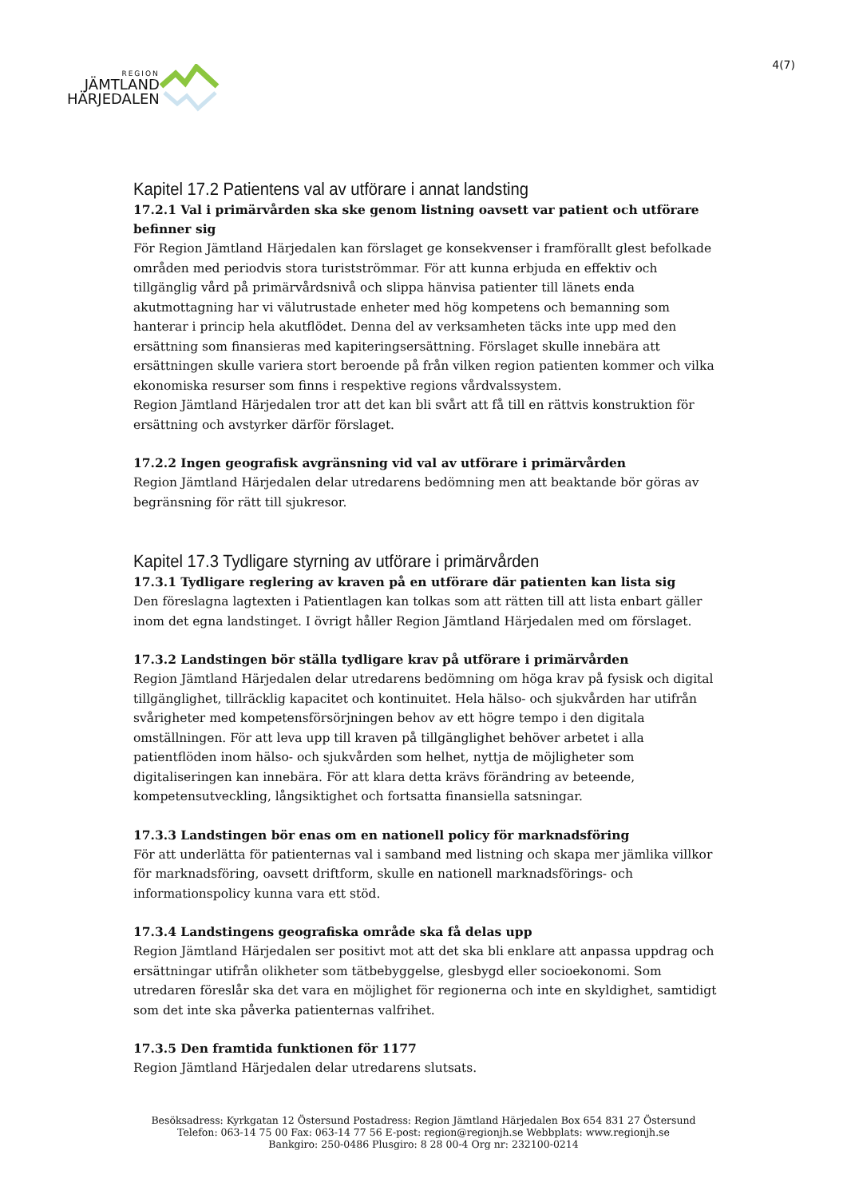REGION
JÄMTLAND
HÄRJEDALEN
4(7)
Kapitel 17.2 Patientens val av utförare i annat landsting
17.2.1 Val i primärvården ska ske genom listning oavsett var patient och utförare befinner sig
För Region Jämtland Härjedalen kan förslaget ge konsekvenser i framförallt glest befolkade områden med periodvis stora turistströmmar. För att kunna erbjuda en effektiv och tillgänglig vård på primärvårdsnivå och slippa hänvisa patienter till länets enda akutmottagning har vi välutrustade enheter med hög kompetens och bemanning som hanterar i princip hela akutflödet. Denna del av verksamheten täcks inte upp med den ersättning som finansieras med kapiteringsersättning. Förslaget skulle innebära att ersättningen skulle variera stort beroende på från vilken region patienten kommer och vilka ekonomiska resurser som finns i respektive regions vårdvalssystem.
Region Jämtland Härjedalen tror att det kan bli svårt att få till en rättvis konstruktion för ersättning och avstyrker därför förslaget.
17.2.2 Ingen geografisk avgränsning vid val av utförare i primärvården
Region Jämtland Härjedalen delar utredarens bedömning men att beaktande bör göras av begränsning för rätt till sjukresor.
Kapitel 17.3 Tydligare styrning av utförare i primärvården
17.3.1 Tydligare reglering av kraven på en utförare där patienten kan lista sig
Den föreslagna lagtexten i Patientlagen kan tolkas som att rätten till att lista enbart gäller inom det egna landstinget. I övrigt håller Region Jämtland Härjedalen med om förslaget.
17.3.2 Landstingen bör ställa tydligare krav på utförare i primärvården
Region Jämtland Härjedalen delar utredarens bedömning om höga krav på fysisk och digital tillgänglighet, tillräcklig kapacitet och kontinuitet. Hela hälso- och sjukvården har utifrån svårigheter med kompetensförsörjningen behov av ett högre tempo i den digitala omställningen. För att leva upp till kraven på tillgänglighet behöver arbetet i alla patientflöden inom hälso- och sjukvården som helhet, nyttja de möjligheter som digitaliseringen kan innebära. För att klara detta krävs förändring av beteende, kompetensutveckling, långsiktighet och fortsatta finansiella satsningar.
17.3.3 Landstingen bör enas om en nationell policy för marknadsföring
För att underlätta för patienternas val i samband med listning och skapa mer jämlika villkor för marknadsföring, oavsett driftform, skulle en nationell marknadsförings- och informationspolicy kunna vara ett stöd.
17.3.4 Landstingens geografiska område ska få delas upp
Region Jämtland Härjedalen ser positivt mot att det ska bli enklare att anpassa uppdrag och ersättningar utifrån olikheter som tätbebyggelse, glesbygd eller socioekonomi. Som utredaren föreslår ska det vara en möjlighet för regionerna och inte en skyldighet, samtidigt som det inte ska påverka patienternas valfrihet.
17.3.5 Den framtida funktionen för 1177
Region Jämtland Härjedalen delar utredarens slutsats.
Besöksadress: Kyrkgatan 12 Östersund Postadress: Region Jämtland Härjedalen Box 654 831 27 Östersund
Telefon: 063-14 75 00 Fax: 063-14 77 56 E-post: region@regionjh.se Webbplats: www.regionjh.se
Bankgiro: 250-0486 Plusgiro: 8 28 00-4 Org nr: 232100-0214